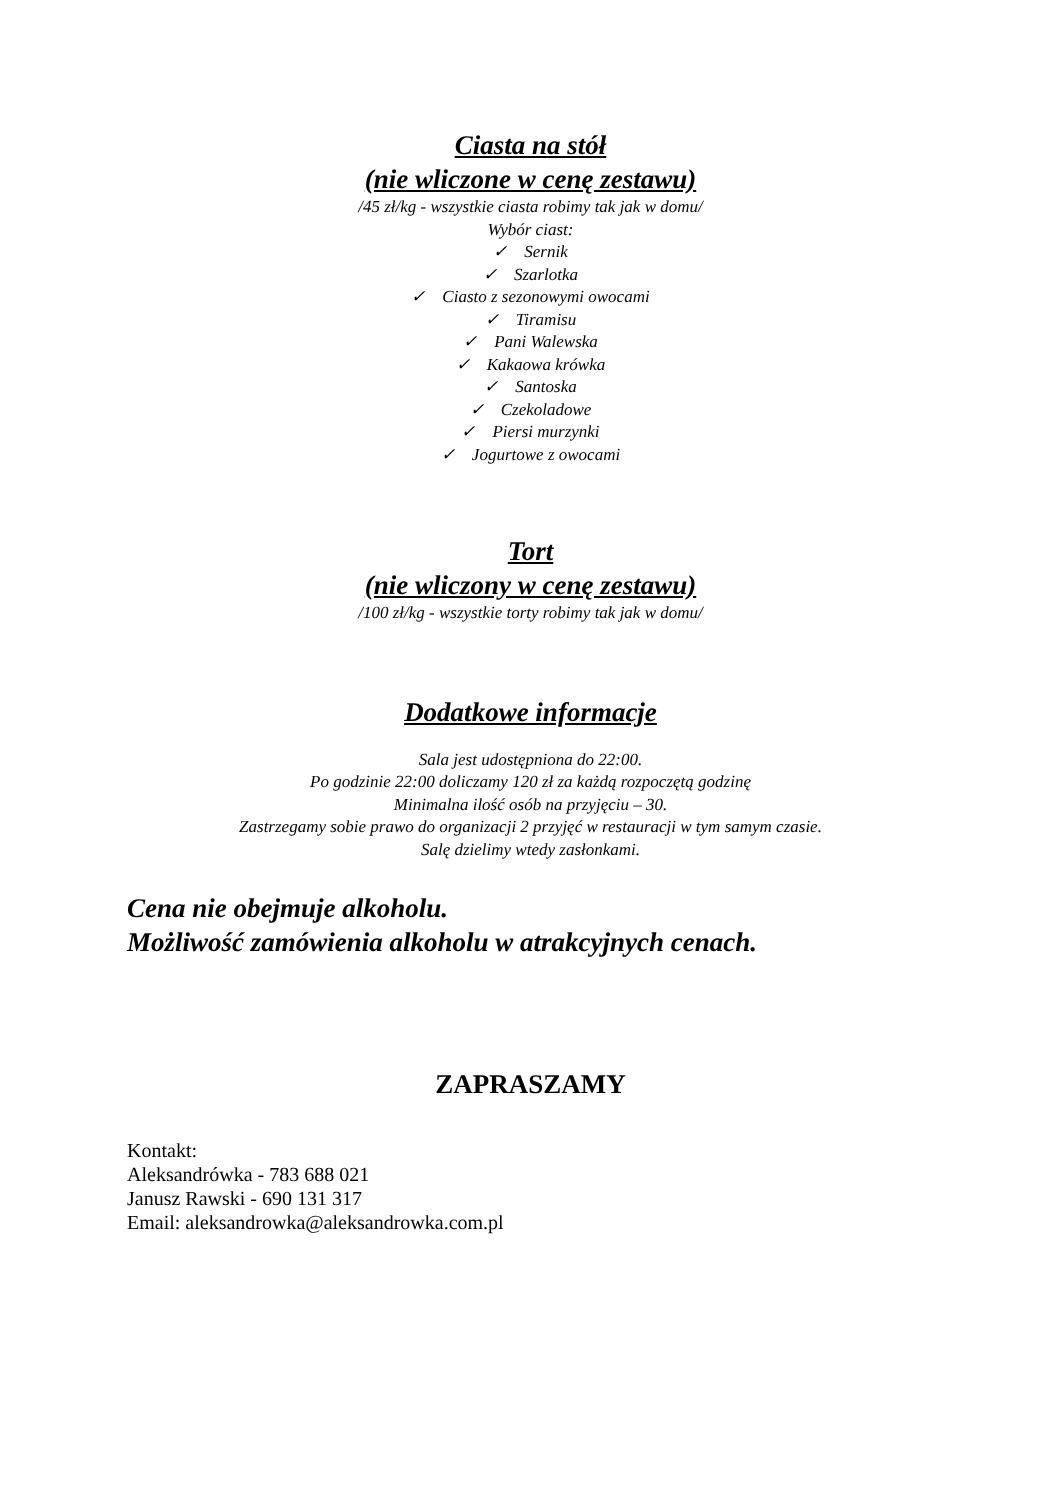Ciasta na stół
(nie wliczone w cenę zestawu)
/45 zł/kg - wszystkie ciasta robimy tak jak w domu/
Wybór ciast:
✓ Sernik
✓ Szarlotka
✓ Ciasto z sezonowymi owocami
✓ Tiramisu
✓ Pani Walewska
✓ Kakaowa krówka
✓ Santoska
✓ Czekoladowe
✓ Piersi murzynki
✓ Jogurtowe z owocami
Tort
(nie wliczony w cenę zestawu)
/100 zł/kg - wszystkie torty robimy tak jak w domu/
Dodatkowe informacje
Sala jest udostępniona do 22:00.
Po godzinie 22:00 doliczamy 120 zł za każdą rozpoczętą godzinę
Minimalna ilość osób na przyjęciu – 30.
Zastrzegamy sobie prawo do organizacji 2 przyjęć w restauracji w tym samym czasie.
Salę dzielimy wtedy zasłonkami.
Cena nie obejmuje alkoholu.
Możliwość zamówienia alkoholu w atrakcyjnych cenach.
ZAPRASZAMY
Kontakt:
Aleksandrówka - 783 688 021
Janusz Rawski - 690 131 317
Email: aleksandrowka@aleksandrowka.com.pl